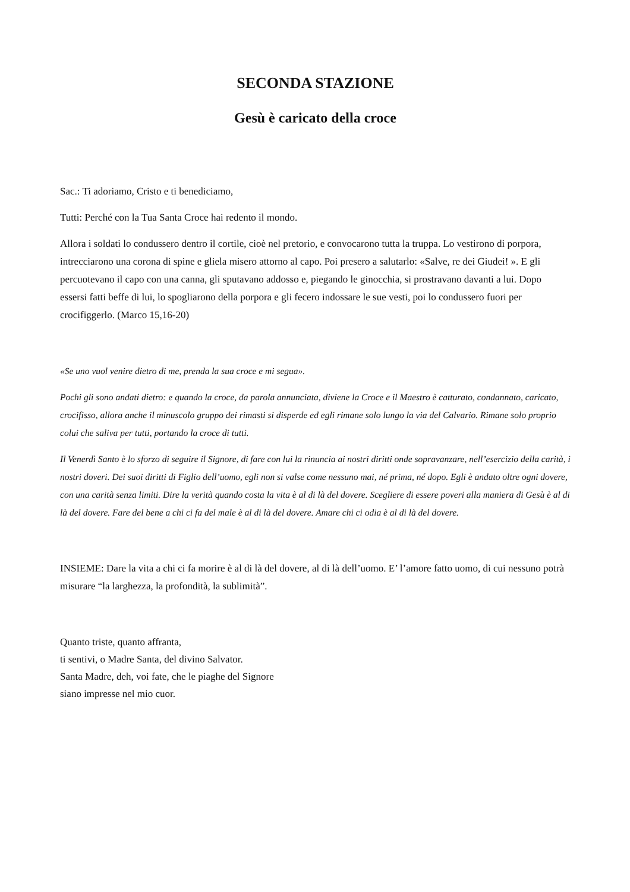SECONDA STAZIONE
Gesù è caricato della croce
Sac.: Ti adoriamo, Cristo e ti benediciamo,
Tutti: Perché con la Tua Santa Croce hai redento il mondo.
Allora i soldati lo condussero dentro il cortile, cioè nel pretorio, e convocarono tutta la truppa. Lo vestirono di porpora, intrecciarono una corona di spine e gliela misero attorno al capo. Poi presero a salutarlo: «Salve, re dei Giudei! ». E gli percuotevano il capo con una canna, gli sputavano addosso e, piegando le ginocchia, si prostravano davanti a lui. Dopo essersi fatti beffe di lui, lo spogliarono della porpora e gli fecero indossare le sue vesti, poi lo condussero fuori per crocifiggerlo. (Marco 15,16-20)
«Se uno vuol venire dietro di me, prenda la sua croce e mi segua».
Pochi gli sono andati dietro: e quando la croce, da parola annunciata, diviene la Croce e il Maestro è catturato, condannato, caricato, crocifisso, allora anche il minuscolo gruppo dei rimasti si disperde ed egli rimane solo lungo la via del Calvario. Rimane solo proprio colui che saliva per tutti, portando la croce di tutti.
Il Venerdì Santo è lo sforzo di seguire il Signore, di fare con lui la rinuncia ai nostri diritti onde sopravanzare, nell’esercizio della carità, i nostri doveri. Dei suoi diritti di Figlio dell’uomo, egli non si valse come nessuno mai, né prima, né dopo. Egli è andato oltre ogni dovere, con una carità senza limiti. Dire la verità quando costa la vita è al di là del dovere. Scegliere di essere poveri alla maniera di Gesù è al di là del dovere. Fare del bene a chi ci fa del male è al di là del dovere. Amare chi ci odia è al di là del dovere.
INSIEME: Dare la vita a chi ci fa morire è al di là del dovere, al di là dell’uomo. E’ l’amore fatto uomo, di cui nessuno potrà misurare “la larghezza, la profondità, la sublimità”.
Quanto triste, quanto affranta,
ti sentivi, o Madre Santa, del divino Salvator.
Santa Madre, deh, voi fate, che le piaghe del Signore
siano impresse nel mio cuor.